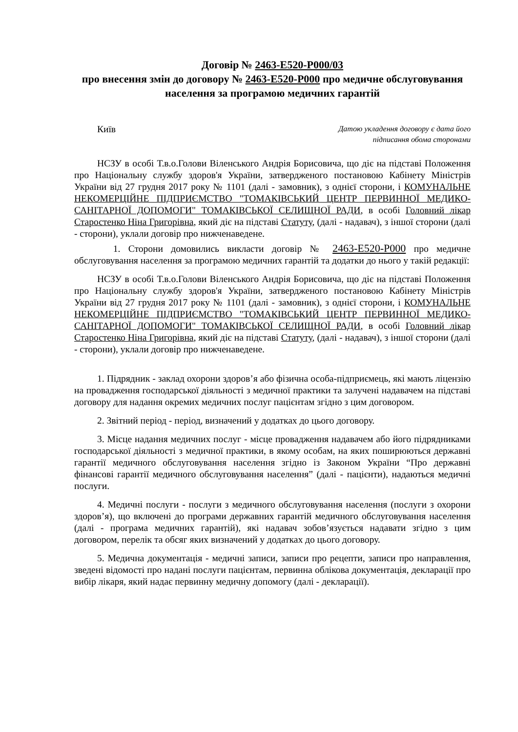Договір № 2463-E520-P000/03
про внесення змін до договору № 2463-E520-P000 про медичне обслуговування населення за програмою медичних гарантій
Київ
Датою укладення договору є дата його
підписання обома сторонами
НСЗУ в особі Т.в.о.Голови Віленського Андрія Борисовича, що діє на підставі Положення про Національну службу здоров'я України, затвердженого постановою Кабінету Міністрів України від 27 грудня 2017 року № 1101 (далі - замовник), з однієї сторони, і КОМУНАЛЬНЕ НЕКОМЕРЦІЙНЕ ПІДПРИЄМСТВО "ТОМАКІВСЬКИЙ ЦЕНТР ПЕРВИННОЇ МЕДИКО-САНІТАРНОЇ ДОПОМОГИ" ТОМАКІВСЬКОЇ СЕЛИЩНОЇ РАДИ, в особі Головний лікар Старостенко Ніна Григорівна, який діє на підставі Статуту, (далі - надавач), з іншої сторони (далі - сторони), уклали договір про нижченаведене.
1. Сторони домовились викласти договір № 2463-E520-P000 про медичне обслуговування населення за програмою медичних гарантій та додатки до нього у такій редакції:
НСЗУ в особі Т.в.о.Голови Віленського Андрія Борисовича, що діє на підставі Положення про Національну службу здоров'я України, затвердженого постановою Кабінету Міністрів України від 27 грудня 2017 року № 1101 (далі - замовник), з однієї сторони, і КОМУНАЛЬНЕ НЕКОМЕРЦІЙНЕ ПІДПРИЄМСТВО "ТОМАКІВСЬКИЙ ЦЕНТР ПЕРВИННОЇ МЕДИКО-САНІТАРНОЇ ДОПОМОГИ" ТОМАКІВСЬКОЇ СЕЛИЩНОЇ РАДИ, в особі Головний лікар Старостенко Ніна Григорівна, який діє на підставі Статуту, (далі - надавач), з іншої сторони (далі - сторони), уклали договір про нижченаведене.
1. Підрядник - заклад охорони здоров’я або фізична особа-підприємець, які мають ліцензію на провадження господарської діяльності з медичної практики та залучені надавачем на підставі договору для надання окремих медичних послуг пацієнтам згідно з цим договором.
2. Звітний період - період, визначений у додатках до цього договору.
3. Місце надання медичних послуг - місце провадження надавачем або його підрядниками господарської діяльності з медичної практики, в якому особам, на яких поширюються державні гарантії медичного обслуговування населення згідно із Законом України “Про державні фінансові гарантії медичного обслуговування населення” (далі - пацієнти), надаються медичні послуги.
4. Медичні послуги - послуги з медичного обслуговування населення (послуги з охорони здоров’я), що включені до програми державних гарантій медичного обслуговування населення (далі - програма медичних гарантій), які надавач зобов’язується надавати згідно з цим договором, перелік та обсяг яких визначений у додатках до цього договору.
5. Медична документація - медичні записи, записи про рецепти, записи про направлення, зведені відомості про надані послуги пацієнтам, первинна облікова документація, декларації про вибір лікаря, який надає первинну медичну допомогу (далі - декларації).